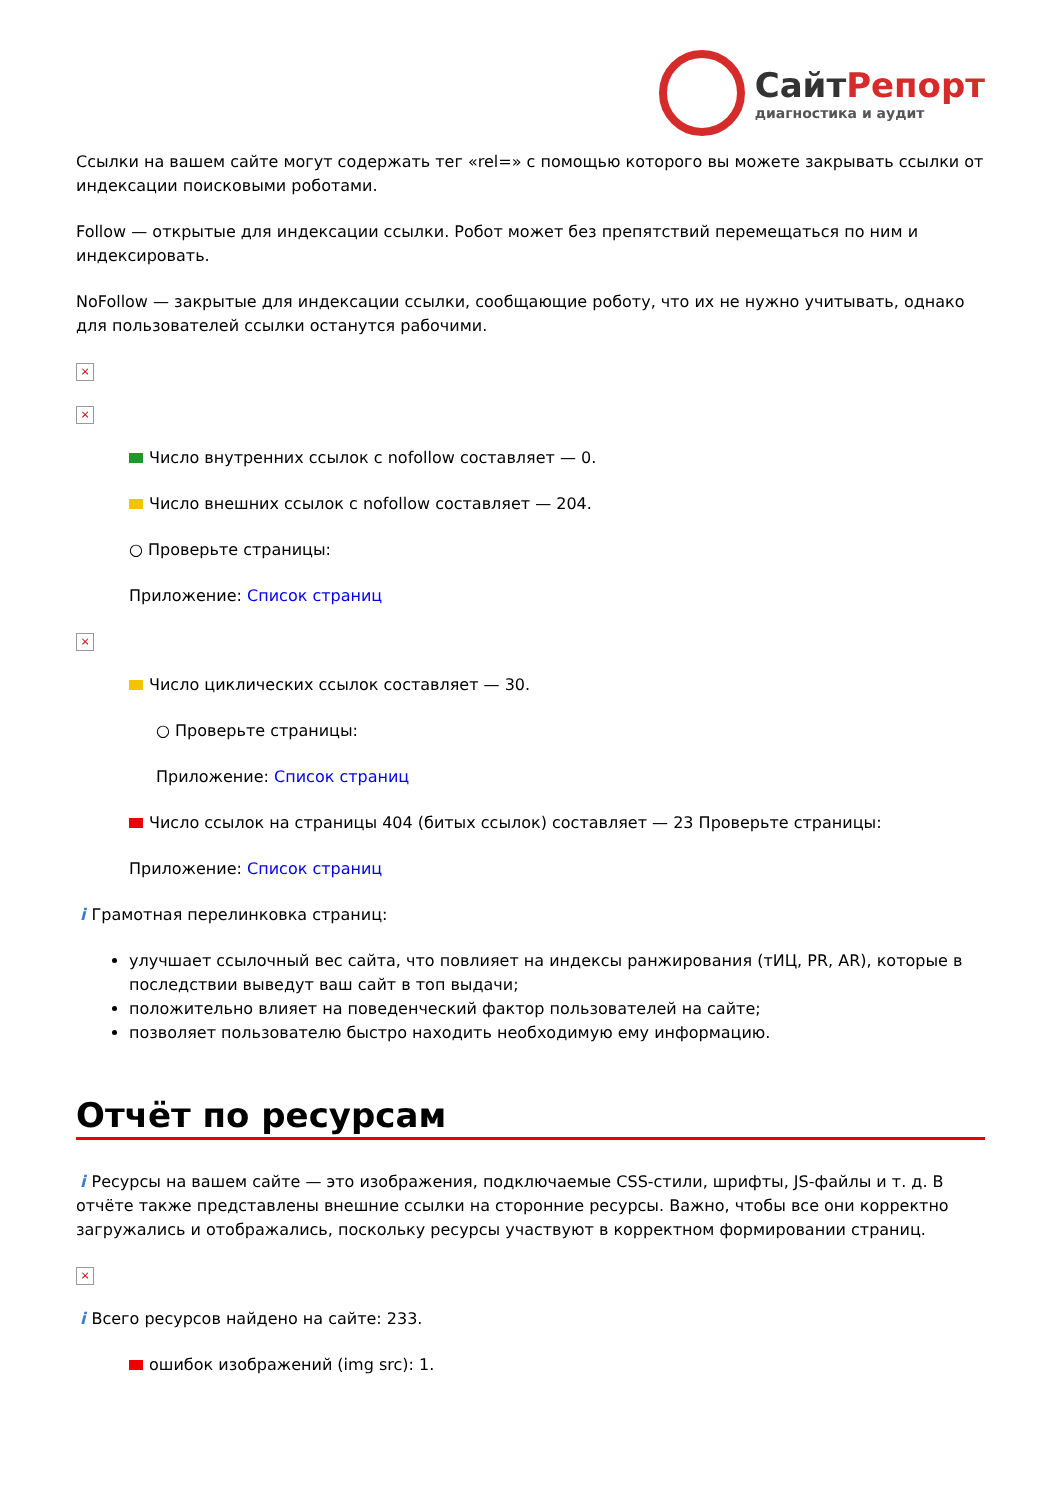СайтРепорт
диагностика и аудит
Ссылки на вашем сайте могут содержать тег «rel=» с помощью которого вы можете закрывать ссылки от индексации поисковыми роботами.
Follow — открытые для индексации ссылки. Робот может без препятствий перемещаться по ним и индексировать.
NoFollow — закрытые для индексации ссылки, сообщающие роботу, что их не нужно учитывать, однако для пользователей ссылки останутся рабочими.
×
×
Число внутренних ссылок с nofollow составляет — 0.
Число внешних ссылок с nofollow составляет — 204.
○ Проверьте страницы:
Приложение: Список страниц
×
Число циклических ссылок составляет — 30.
○ Проверьте страницы:
Приложение: Список страниц
Число ссылок на страницы 404 (битых ссылок) составляет — 23 Проверьте страницы:
Приложение: Список страниц
i Грамотная перелинковка страниц:
улучшает ссылочный вес сайта, что повлияет на индексы ранжирования (тИЦ, PR, AR), которые в последствии выведут ваш сайт в топ выдачи;
положительно влияет на поведенческий фактор пользователей на сайте;
позволяет пользователю быстро находить необходимую ему информацию.
Отчёт по ресурсам
i Ресурсы на вашем сайте — это изображения, подключаемые CSS-стили, шрифты, JS-файлы и т. д. В отчёте также представлены внешние ссылки на сторонние ресурсы. Важно, чтобы все они корректно загружались и отображались, поскольку ресурсы участвуют в корректном формировании страниц.
×
i Всего ресурсов найдено на сайте: 233.
ошибок изображений (img src): 1.